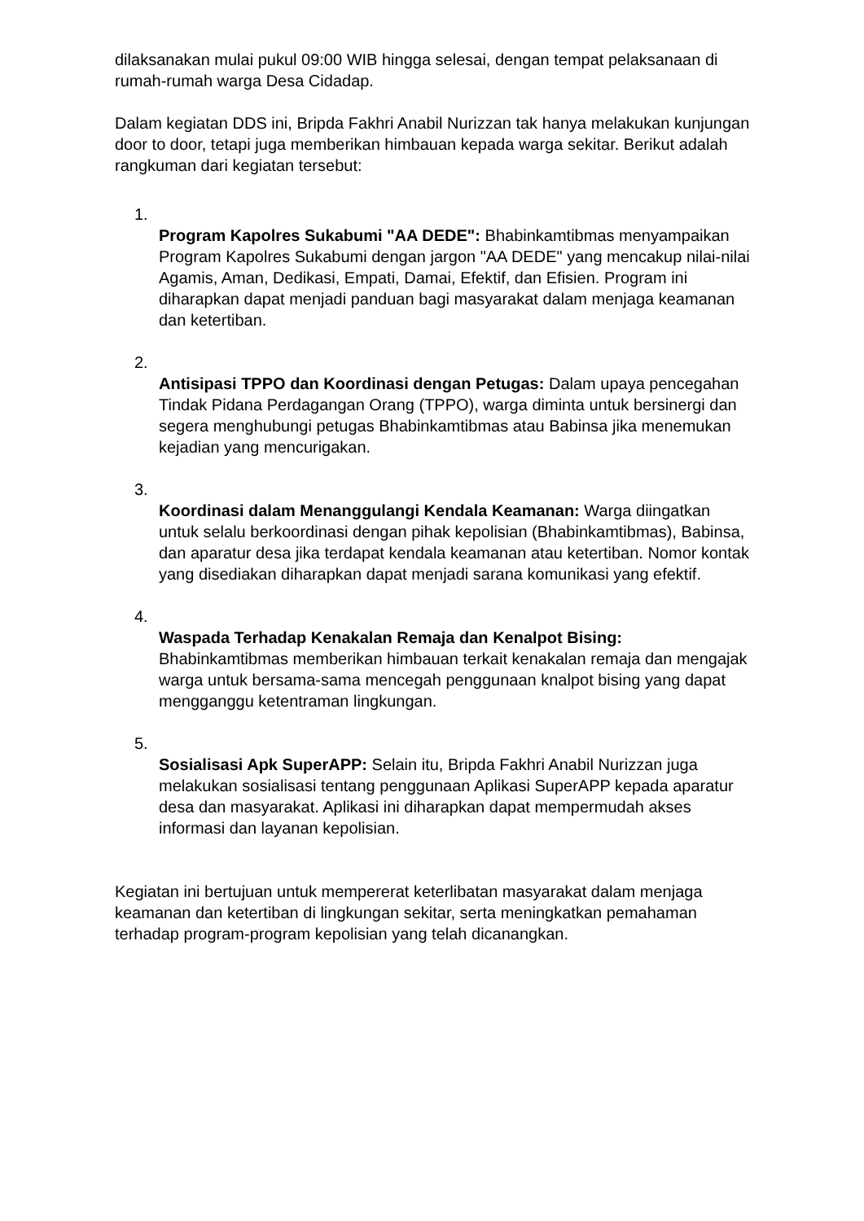dilaksanakan mulai pukul 09:00 WIB hingga selesai, dengan tempat pelaksanaan di rumah-rumah warga Desa Cidadap.
Dalam kegiatan DDS ini, Bripda Fakhri Anabil Nurizzan tak hanya melakukan kunjungan door to door, tetapi juga memberikan himbauan kepada warga sekitar. Berikut adalah rangkuman dari kegiatan tersebut:
1.
Program Kapolres Sukabumi "AA DEDE": Bhabinkamtibmas menyampaikan Program Kapolres Sukabumi dengan jargon "AA DEDE" yang mencakup nilai-nilai Agamis, Aman, Dedikasi, Empati, Damai, Efektif, dan Efisien. Program ini diharapkan dapat menjadi panduan bagi masyarakat dalam menjaga keamanan dan ketertiban.
2.
Antisipasi TPPO dan Koordinasi dengan Petugas: Dalam upaya pencegahan Tindak Pidana Perdagangan Orang (TPPO), warga diminta untuk bersinergi dan segera menghubungi petugas Bhabinkamtibmas atau Babinsa jika menemukan kejadian yang mencurigakan.
3.
Koordinasi dalam Menanggulangi Kendala Keamanan: Warga diingatkan untuk selalu berkoordinasi dengan pihak kepolisian (Bhabinkamtibmas), Babinsa, dan aparatur desa jika terdapat kendala keamanan atau ketertiban. Nomor kontak yang disediakan diharapkan dapat menjadi sarana komunikasi yang efektif.
4.
Waspada Terhadap Kenakalan Remaja dan Kenalpot Bising: Bhabinkamtibmas memberikan himbauan terkait kenakalan remaja dan mengajak warga untuk bersama-sama mencegah penggunaan knalpot bising yang dapat mengganggu ketentraman lingkungan.
5.
Sosialisasi Apk SuperAPP: Selain itu, Bripda Fakhri Anabil Nurizzan juga melakukan sosialisasi tentang penggunaan Aplikasi SuperAPP kepada aparatur desa dan masyarakat. Aplikasi ini diharapkan dapat mempermudah akses informasi dan layanan kepolisian.
Kegiatan ini bertujuan untuk mempererat keterlibatan masyarakat dalam menjaga keamanan dan ketertiban di lingkungan sekitar, serta meningkatkan pemahaman terhadap program-program kepolisian yang telah dicanangkan.